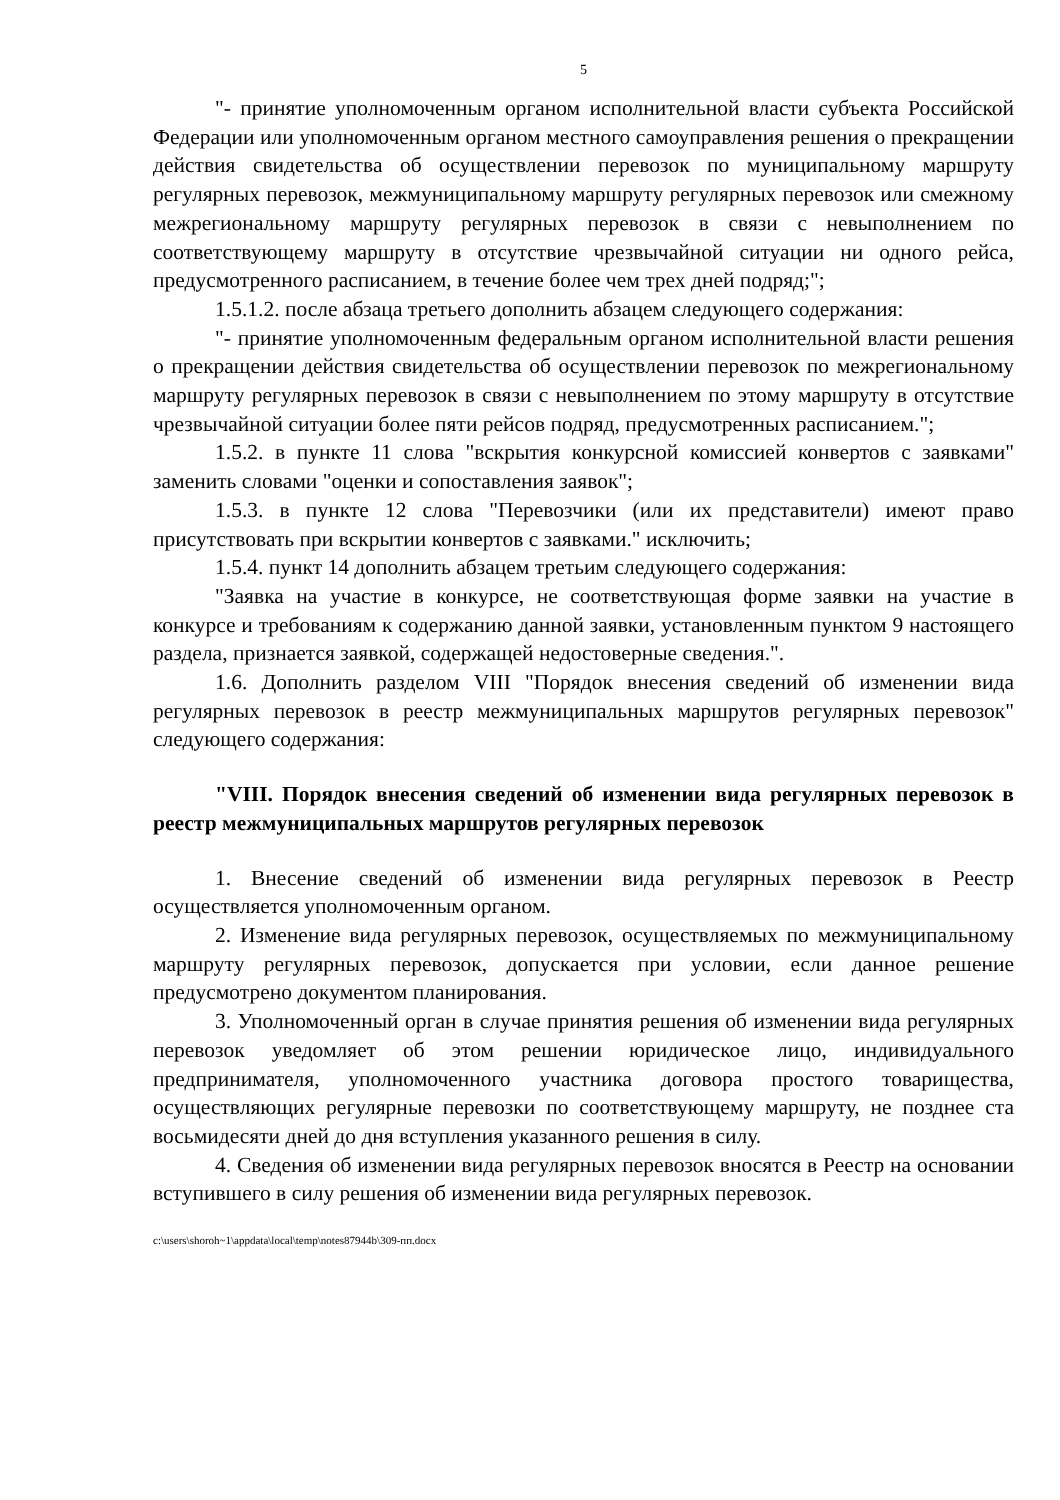5
"- принятие уполномоченным органом исполнительной власти субъекта Российской Федерации или уполномоченным органом местного самоуправления решения о прекращении действия свидетельства об осуществлении перевозок по муниципальному маршруту регулярных перевозок, межмуниципальному маршруту регулярных перевозок или смежному межрегиональному маршруту регулярных перевозок в связи с невыполнением по соответствующему маршруту в отсутствие чрезвычайной ситуации ни одного рейса, предусмотренного расписанием, в течение более чем трех дней подряд;";
1.5.1.2. после абзаца третьего дополнить абзацем следующего содержания:
"- принятие уполномоченным федеральным органом исполнительной власти решения о прекращении действия свидетельства об осуществлении перевозок по межрегиональному маршруту регулярных перевозок в связи с невыполнением по этому маршруту в отсутствие чрезвычайной ситуации более пяти рейсов подряд, предусмотренных расписанием.";
1.5.2. в пункте 11 слова "вскрытия конкурсной комиссией конвертов с заявками" заменить словами "оценки и сопоставления заявок";
1.5.3. в пункте 12 слова "Перевозчики (или их представители) имеют право присутствовать при вскрытии конвертов с заявками." исключить;
1.5.4. пункт 14 дополнить абзацем третьим следующего содержания:
"Заявка на участие в конкурсе, не соответствующая форме заявки на участие в конкурсе и требованиям к содержанию данной заявки, установленным пунктом 9 настоящего раздела, признается заявкой, содержащей недостоверные сведения.".
1.6. Дополнить разделом VIII "Порядок внесения сведений об изменении вида регулярных перевозок в реестр межмуниципальных маршрутов регулярных перевозок" следующего содержания:
"VIII. Порядок внесения сведений об изменении вида регулярных перевозок в реестр межмуниципальных маршрутов регулярных перевозок
1. Внесение сведений об изменении вида регулярных перевозок в Реестр осуществляется уполномоченным органом.
2. Изменение вида регулярных перевозок, осуществляемых по межмуниципальному маршруту регулярных перевозок, допускается при условии, если данное решение предусмотрено документом планирования.
3. Уполномоченный орган в случае принятия решения об изменении вида регулярных перевозок уведомляет об этом решении юридическое лицо, индивидуального предпринимателя, уполномоченного участника договора простого товарищества, осуществляющих регулярные перевозки по соответствующему маршруту, не позднее ста восьмидесяти дней до дня вступления указанного решения в силу.
4. Сведения об изменении вида регулярных перевозок вносятся в Реестр на основании вступившего в силу решения об изменении вида регулярных перевозок.
c:\users\shoroh~1\appdata\local\temp\notes87944b\309-пп.docx